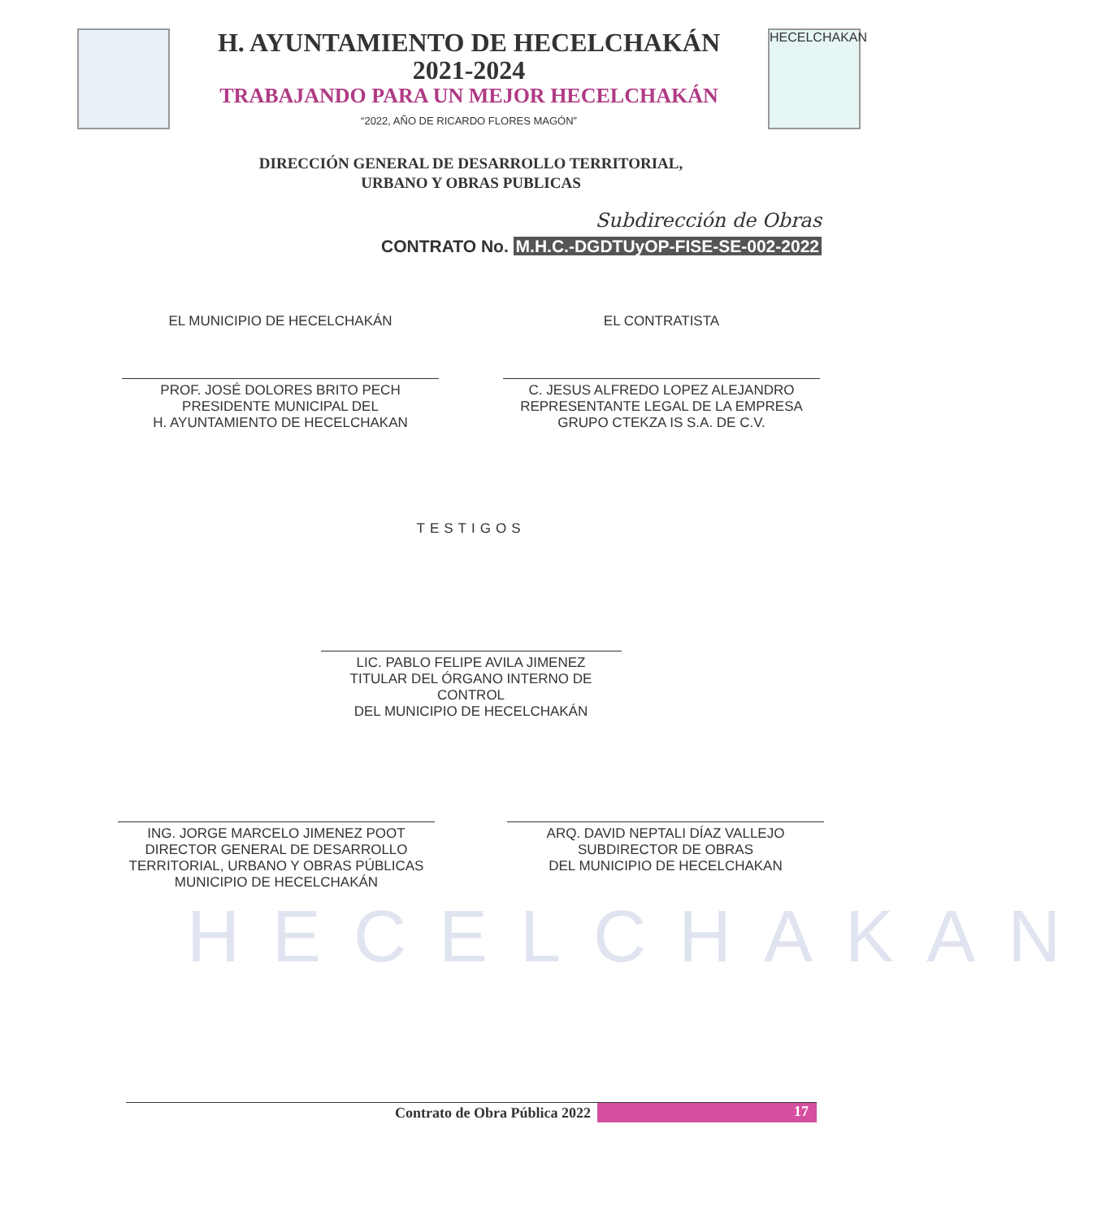HECELCHAKAN
H. AYUNTAMIENTO DE HECELCHAKÁN
2021-2024
TRABAJANDO PARA UN MEJOR HECELCHAKÁN
“2022, AÑO DE RICARDO FLORES MAGÓN”
HECELCHAKAN
DIRECCIÓN GENERAL DE DESARROLLO TERRITORIAL,
URBANO Y OBRAS PUBLICAS
Subdirección de Obras
CONTRATO No. M.H.C.-DGDTUyOP-FISE-SE-002-2022
EL MUNICIPIO DE HECELCHAKÁN
PROF. JOSÉ DOLORES BRITO PECH
PRESIDENTE MUNICIPAL DEL
H. AYUNTAMIENTO DE HECELCHAKAN
EL CONTRATISTA
C. JESUS ALFREDO LOPEZ ALEJANDRO
REPRESENTANTE LEGAL DE LA EMPRESA
GRUPO CTEKZA IS S.A. DE C.V.
TESTIGOS
LIC. PABLO FELIPE AVILA JIMENEZ
TITULAR DEL ÓRGANO INTERNO DE CONTROL
DEL MUNICIPIO DE HECELCHAKÁN
ING. JORGE MARCELO JIMENEZ POOT
DIRECTOR GENERAL DE DESARROLLO
TERRITORIAL, URBANO Y OBRAS PÚBLICAS
MUNICIPIO DE HECELCHAKÁN
ARQ. DAVID NEPTALI DÍAZ VALLEJO
SUBDIRECTOR DE OBRAS
DEL MUNICIPIO DE HECELCHAKAN
Contrato de Obra Pública 2022
17